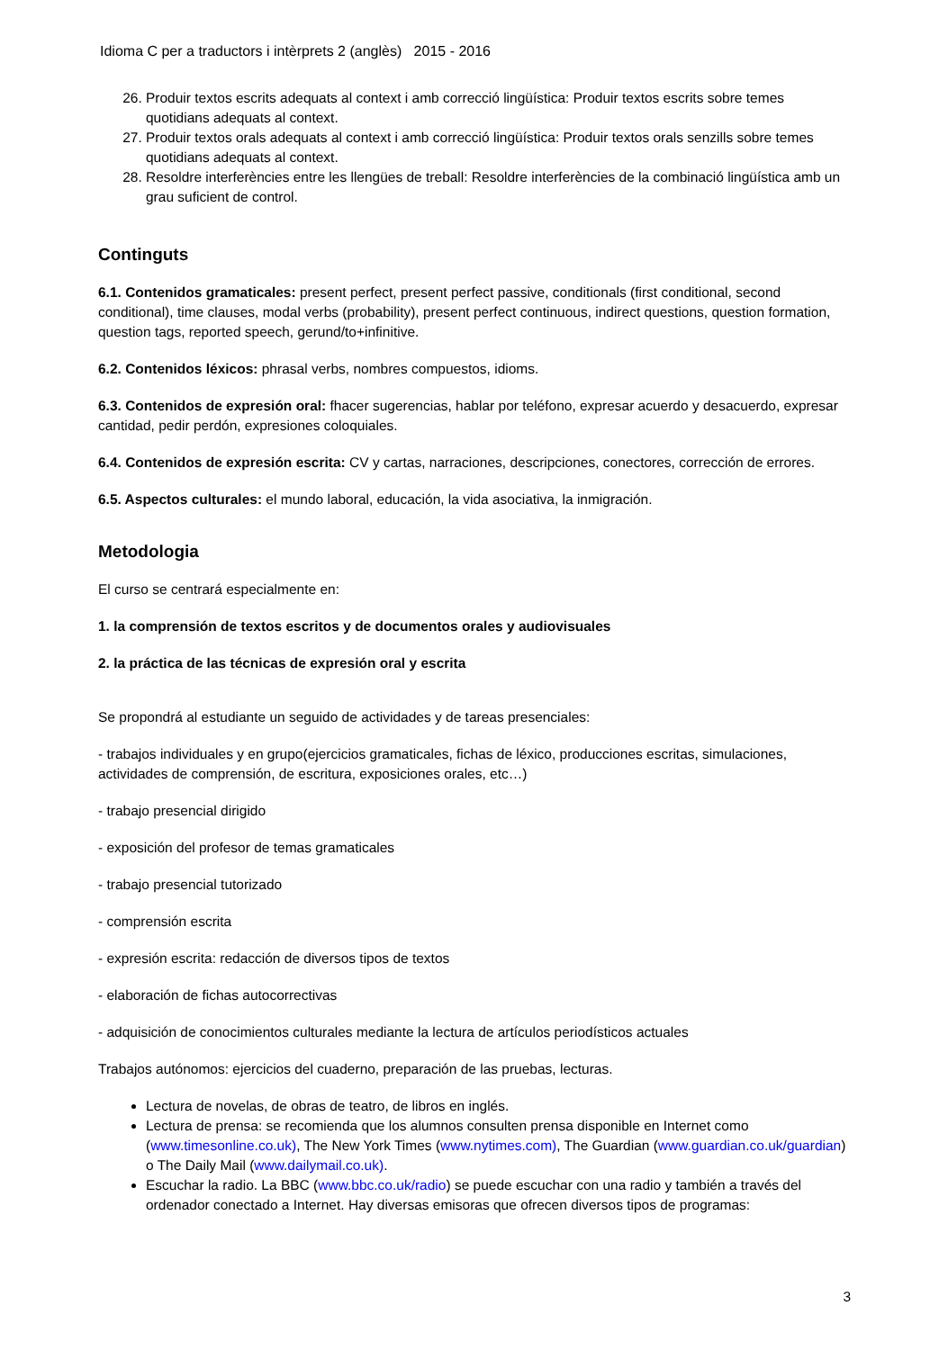Idioma C per a traductors i intèrprets 2 (anglès) 2015 - 2016
26. Produir textos escrits adequats al context i amb correcció lingüística: Produir textos escrits sobre temes quotidians adequats al context.
27. Produir textos orals adequats al context i amb correcció lingüística: Produir textos orals senzills sobre temes quotidians adequats al context.
28. Resoldre interferències entre les llengües de treball: Resoldre interferències de la combinació lingüística amb un grau suficient de control.
Continguts
6.1. Contenidos gramaticales: present perfect, present perfect passive, conditionals (first conditional, second conditional), time clauses, modal verbs (probability), present perfect continuous, indirect questions, question formation, question tags, reported speech, gerund/to+infinitive.
6.2. Contenidos léxicos: phrasal verbs, nombres compuestos, idioms.
6.3. Contenidos de expresión oral: fhacer sugerencias, hablar por teléfono, expresar acuerdo y desacuerdo, expresar cantidad, pedir perdón, expresiones coloquiales.
6.4. Contenidos de expresión escrita: CV y cartas, narraciones, descripciones, conectores, corrección de errores.
6.5. Aspectos culturales: el mundo laboral, educación, la vida asociativa, la inmigración.
Metodologia
El curso se centrará especialmente en:
1. la comprensión de textos escritos y de documentos orales y audiovisuales
2. la práctica de las técnicas de expresión oral y escrita
Se propondrá al estudiante un seguido de actividades y de tareas presenciales:
- trabajos individuales y en grupo(ejercicios gramaticales, fichas de léxico, producciones escritas, simulaciones, actividades de comprensión, de escritura, exposiciones orales, etc…)
- trabajo presencial dirigido
- exposición del profesor de temas gramaticales
- trabajo presencial tutorizado
- comprensión escrita
- expresión escrita: redacción de diversos tipos de textos
- elaboración de fichas autocorrectivas
- adquisición de conocimientos culturales mediante la lectura de artículos periodísticos actuales
Trabajos autónomos: ejercicios del cuaderno, preparación de las pruebas, lecturas.
Lectura de novelas, de obras de teatro, de libros en inglés.
Lectura de prensa: se recomienda que los alumnos consulten prensa disponible en Internet como (www.timesonline.co.uk), The New York Times (www.nytimes.com), The Guardian (www.guardian.co.uk/guardian) o The Daily Mail (www.dailymail.co.uk).
Escuchar la radio. La BBC (www.bbc.co.uk/radio) se puede escuchar con una radio y también a través del ordenador conectado a Internet. Hay diversas emisoras que ofrecen diversos tipos de programas:
3